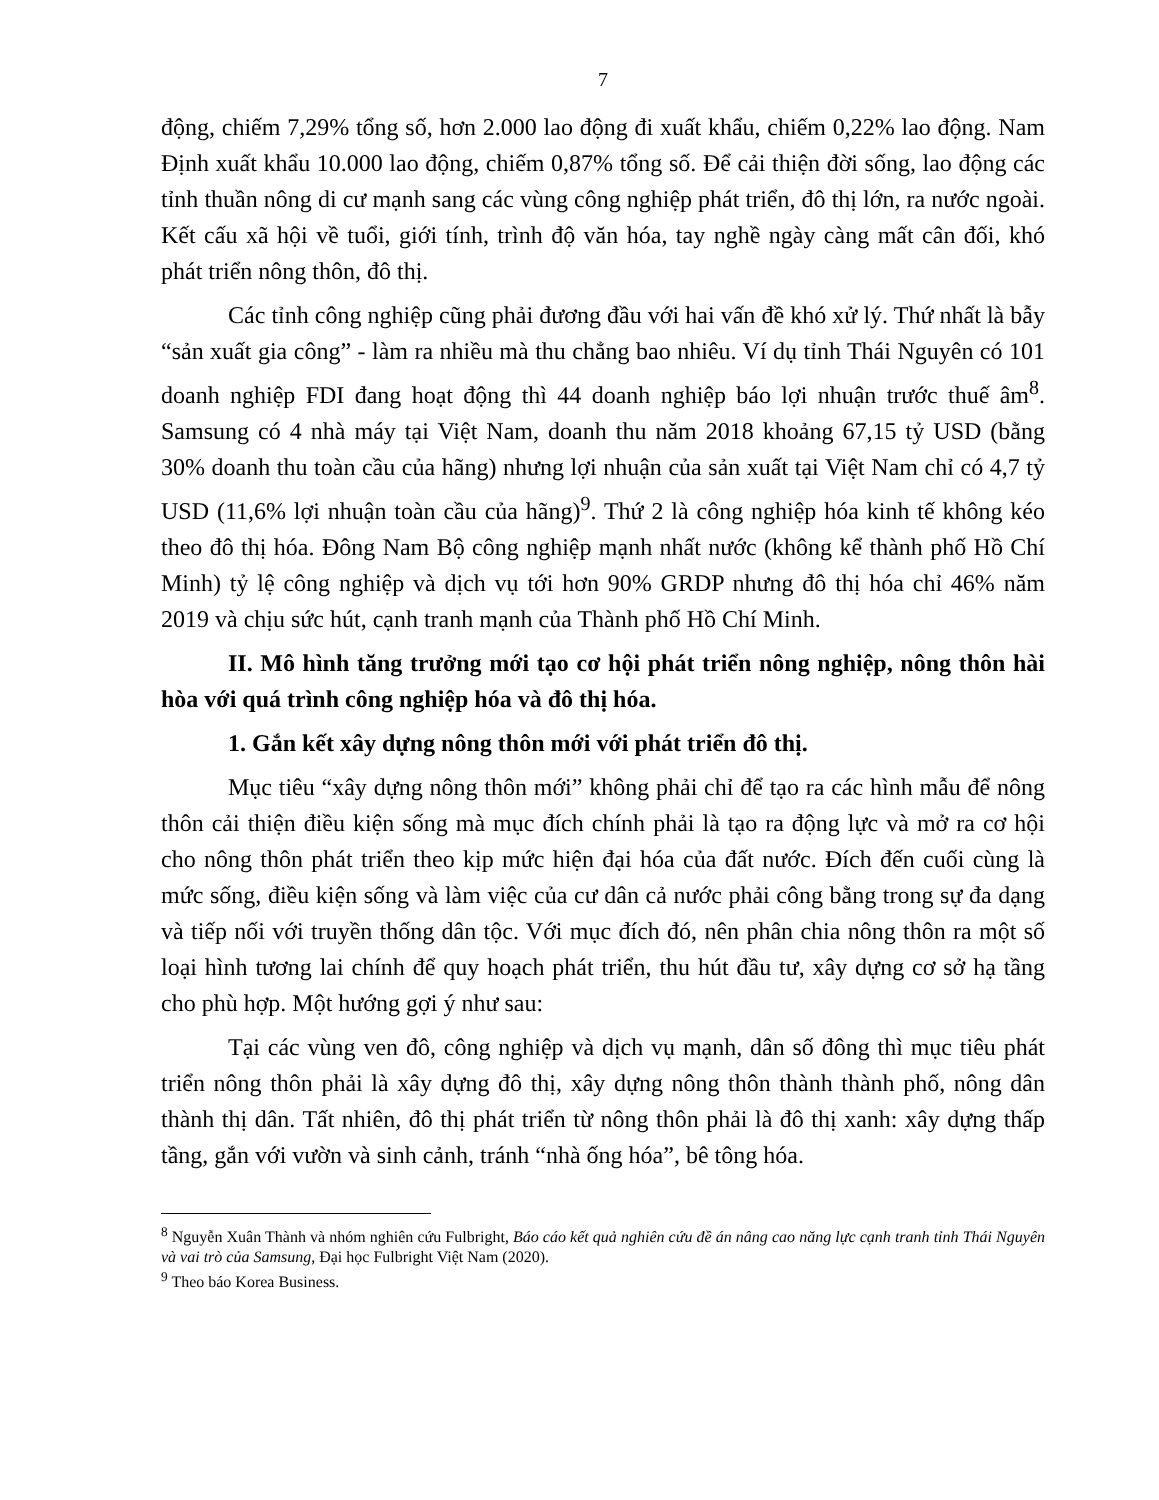7
động, chiếm 7,29% tổng số, hơn 2.000 lao động đi xuất khẩu, chiếm 0,22% lao động. Nam Định xuất khẩu 10.000 lao động, chiếm 0,87% tổng số. Để cải thiện đời sống, lao động các tỉnh thuần nông di cư mạnh sang các vùng công nghiệp phát triển, đô thị lớn, ra nước ngoài. Kết cấu xã hội về tuổi, giới tính, trình độ văn hóa, tay nghề ngày càng mất cân đối, khó phát triển nông thôn, đô thị.
Các tỉnh công nghiệp cũng phải đương đầu với hai vấn đề khó xử lý. Thứ nhất là bẫy “sản xuất gia công” - làm ra nhiều mà thu chẳng bao nhiêu. Ví dụ tỉnh Thái Nguyên có 101 doanh nghiệp FDI đang hoạt động thì 44 doanh nghiệp báo lợi nhuận trước thuế âm<sup>8</sup>. Samsung có 4 nhà máy tại Việt Nam, doanh thu năm 2018 khoảng 67,15 tỷ USD (bằng 30% doanh thu toàn cầu của hãng) nhưng lợi nhuận của sản xuất tại Việt Nam chỉ có 4,7 tỷ USD (11,6% lợi nhuận toàn cầu của hãng)<sup>9</sup>. Thứ 2 là công nghiệp hóa kinh tế không kéo theo đô thị hóa. Đông Nam Bộ công nghiệp mạnh nhất nước (không kể thành phố Hồ Chí Minh) tỷ lệ công nghiệp và dịch vụ tới hơn 90% GRDP nhưng đô thị hóa chỉ 46% năm 2019 và chịu sức hút, cạnh tranh mạnh của Thành phố Hồ Chí Minh.
II. Mô hình tăng trưởng mới tạo cơ hội phát triển nông nghiệp, nông thôn hài hòa với quá trình công nghiệp hóa và đô thị hóa.
1. Gắn kết xây dựng nông thôn mới với phát triển đô thị.
Mục tiêu “xây dựng nông thôn mới” không phải chỉ để tạo ra các hình mẫu để nông thôn cải thiện điều kiện sống mà mục đích chính phải là tạo ra động lực và mở ra cơ hội cho nông thôn phát triển theo kịp mức hiện đại hóa của đất nước. Đích đến cuối cùng là mức sống, điều kiện sống và làm việc của cư dân cả nước phải công bằng trong sự đa dạng và tiếp nối với truyền thống dân tộc. Với mục đích đó, nên phân chia nông thôn ra một số loại hình tương lai chính để quy hoạch phát triển, thu hút đầu tư, xây dựng cơ sở hạ tầng cho phù hợp. Một hướng gợi ý như sau:
Tại các vùng ven đô, công nghiệp và dịch vụ mạnh, dân số đông thì mục tiêu phát triển nông thôn phải là xây dựng đô thị, xây dựng nông thôn thành thành phố, nông dân thành thị dân. Tất nhiên, đô thị phát triển từ nông thôn phải là đô thị xanh: xây dựng thấp tầng, gắn với vườn và sinh cảnh, tránh “nhà ống hóa”, bê tông hóa.
<sup>8</sup> Nguyễn Xuân Thành và nhóm nghiên cứu Fulbright, Báo cáo kết quả nghiên cứu đề án nâng cao năng lực cạnh tranh tỉnh Thái Nguyên và vai trò của Samsung, Đại học Fulbright Việt Nam (2020).
<sup>9</sup> Theo báo Korea Business.